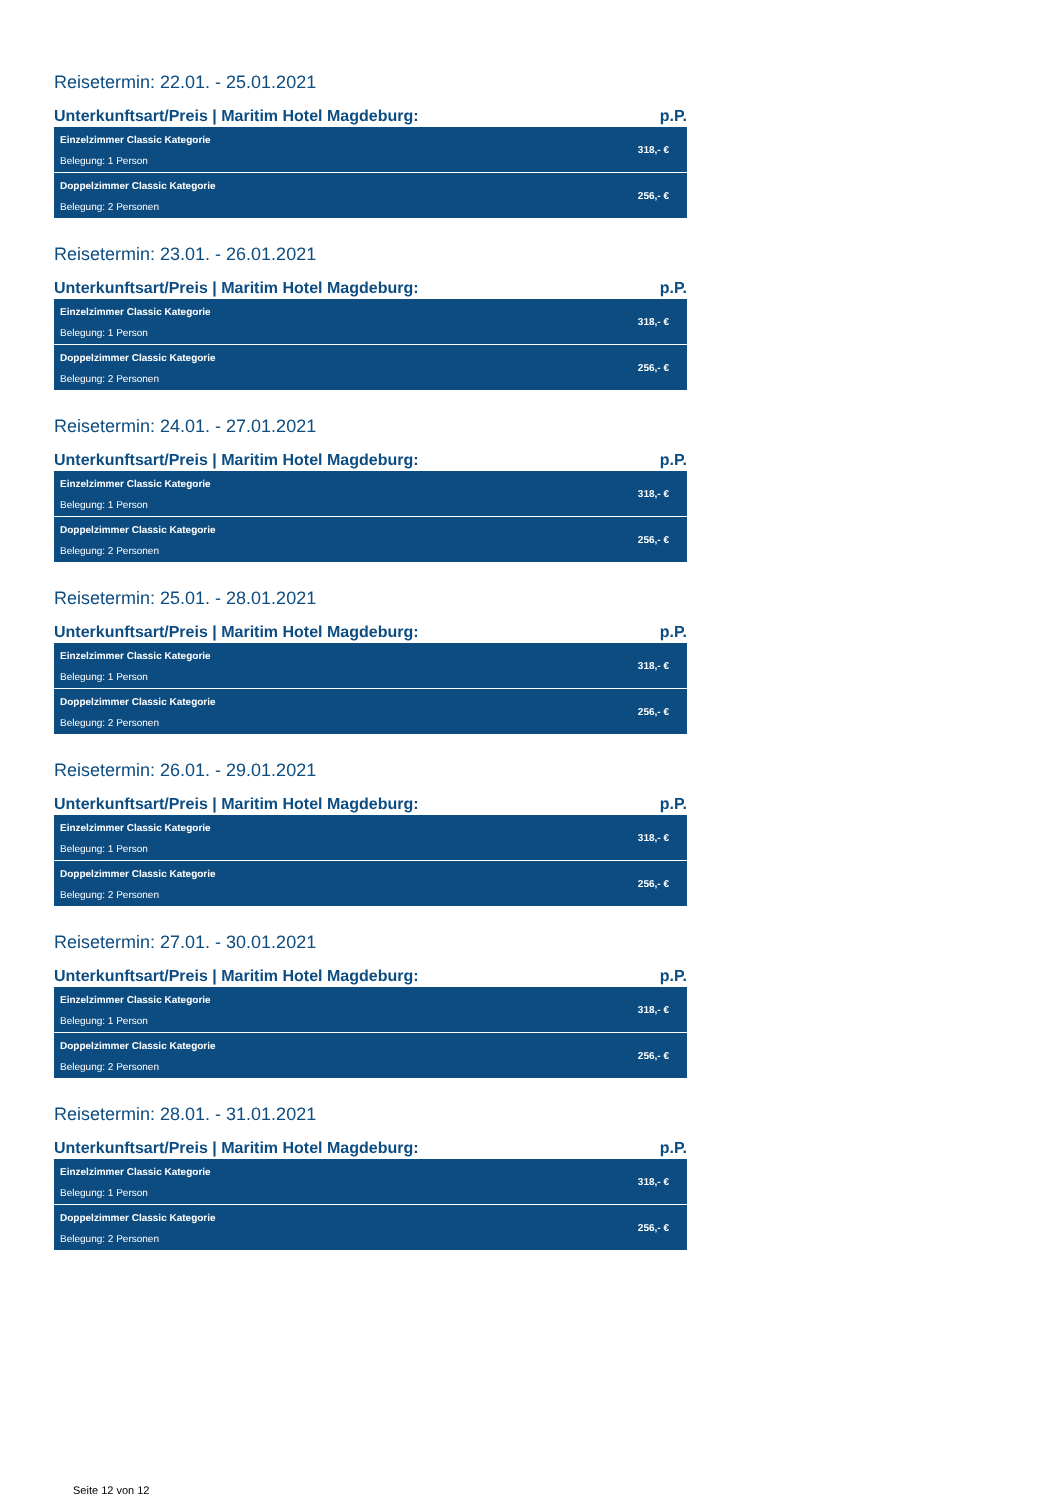Reisetermin: 22.01. - 25.01.2021
Unterkunftsart/Preis | Maritim Hotel Magdeburg: p.P.
| Einzelzimmer Classic Kategorie Belegung: 1 Person | 318,- € |
| Doppelzimmer Classic Kategorie Belegung: 2 Personen | 256,- € |
Reisetermin: 23.01. - 26.01.2021
Unterkunftsart/Preis | Maritim Hotel Magdeburg: p.P.
| Einzelzimmer Classic Kategorie Belegung: 1 Person | 318,- € |
| Doppelzimmer Classic Kategorie Belegung: 2 Personen | 256,- € |
Reisetermin: 24.01. - 27.01.2021
Unterkunftsart/Preis | Maritim Hotel Magdeburg: p.P.
| Einzelzimmer Classic Kategorie Belegung: 1 Person | 318,- € |
| Doppelzimmer Classic Kategorie Belegung: 2 Personen | 256,- € |
Reisetermin: 25.01. - 28.01.2021
Unterkunftsart/Preis | Maritim Hotel Magdeburg: p.P.
| Einzelzimmer Classic Kategorie Belegung: 1 Person | 318,- € |
| Doppelzimmer Classic Kategorie Belegung: 2 Personen | 256,- € |
Reisetermin: 26.01. - 29.01.2021
Unterkunftsart/Preis | Maritim Hotel Magdeburg: p.P.
| Einzelzimmer Classic Kategorie Belegung: 1 Person | 318,- € |
| Doppelzimmer Classic Kategorie Belegung: 2 Personen | 256,- € |
Reisetermin: 27.01. - 30.01.2021
Unterkunftsart/Preis | Maritim Hotel Magdeburg: p.P.
| Einzelzimmer Classic Kategorie Belegung: 1 Person | 318,- € |
| Doppelzimmer Classic Kategorie Belegung: 2 Personen | 256,- € |
Reisetermin: 28.01. - 31.01.2021
Unterkunftsart/Preis | Maritim Hotel Magdeburg: p.P.
| Einzelzimmer Classic Kategorie Belegung: 1 Person | 318,- € |
| Doppelzimmer Classic Kategorie Belegung: 2 Personen | 256,- € |
Seite 12 von 12